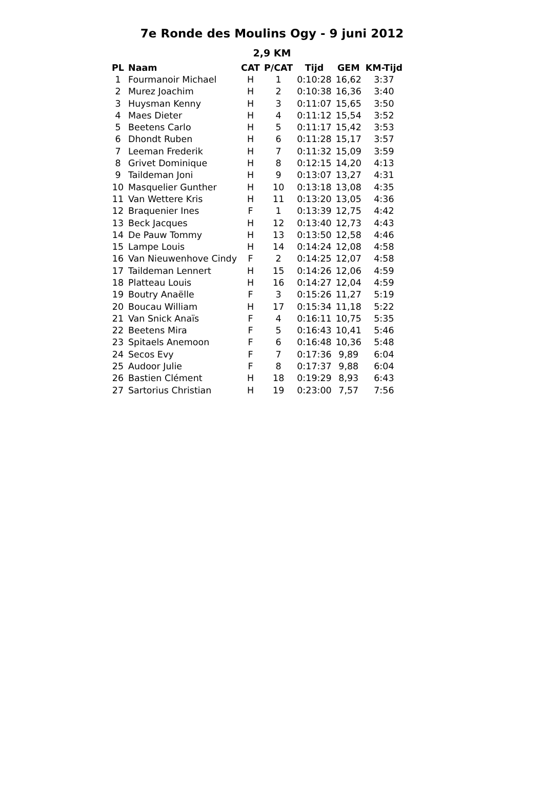7e Ronde des Moulins Ogy - 9 juni 2012
2,9 KM
| PL | Naam | CAT | P/CAT | Tijd | GEM | KM-Tijd |
| --- | --- | --- | --- | --- | --- | --- |
| 1 | Fourmanoir Michael | H | 1 | 0:10:28 | 16,62 | 3:37 |
| 2 | Murez Joachim | H | 2 | 0:10:38 | 16,36 | 3:40 |
| 3 | Huysman Kenny | H | 3 | 0:11:07 | 15,65 | 3:50 |
| 4 | Maes Dieter | H | 4 | 0:11:12 | 15,54 | 3:52 |
| 5 | Beetens Carlo | H | 5 | 0:11:17 | 15,42 | 3:53 |
| 6 | Dhondt Ruben | H | 6 | 0:11:28 | 15,17 | 3:57 |
| 7 | Leeman Frederik | H | 7 | 0:11:32 | 15,09 | 3:59 |
| 8 | Grivet Dominique | H | 8 | 0:12:15 | 14,20 | 4:13 |
| 9 | Taildeman Joni | H | 9 | 0:13:07 | 13,27 | 4:31 |
| 10 | Masquelier Gunther | H | 10 | 0:13:18 | 13,08 | 4:35 |
| 11 | Van Wettere Kris | H | 11 | 0:13:20 | 13,05 | 4:36 |
| 12 | Braquenier Ines | F | 1 | 0:13:39 | 12,75 | 4:42 |
| 13 | Beck Jacques | H | 12 | 0:13:40 | 12,73 | 4:43 |
| 14 | De Pauw Tommy | H | 13 | 0:13:50 | 12,58 | 4:46 |
| 15 | Lampe Louis | H | 14 | 0:14:24 | 12,08 | 4:58 |
| 16 | Van Nieuwenhove Cindy | F | 2 | 0:14:25 | 12,07 | 4:58 |
| 17 | Taildeman Lennert | H | 15 | 0:14:26 | 12,06 | 4:59 |
| 18 | Platteau Louis | H | 16 | 0:14:27 | 12,04 | 4:59 |
| 19 | Boutry Anaëlle | F | 3 | 0:15:26 | 11,27 | 5:19 |
| 20 | Boucau William | H | 17 | 0:15:34 | 11,18 | 5:22 |
| 21 | Van Snick Anaïs | F | 4 | 0:16:11 | 10,75 | 5:35 |
| 22 | Beetens Mira | F | 5 | 0:16:43 | 10,41 | 5:46 |
| 23 | Spitaels Anemoon | F | 6 | 0:16:48 | 10,36 | 5:48 |
| 24 | Secos Evy | F | 7 | 0:17:36 | 9,89 | 6:04 |
| 25 | Audoor Julie | F | 8 | 0:17:37 | 9,88 | 6:04 |
| 26 | Bastien Clément | H | 18 | 0:19:29 | 8,93 | 6:43 |
| 27 | Sartorius Christian | H | 19 | 0:23:00 | 7,57 | 7:56 |